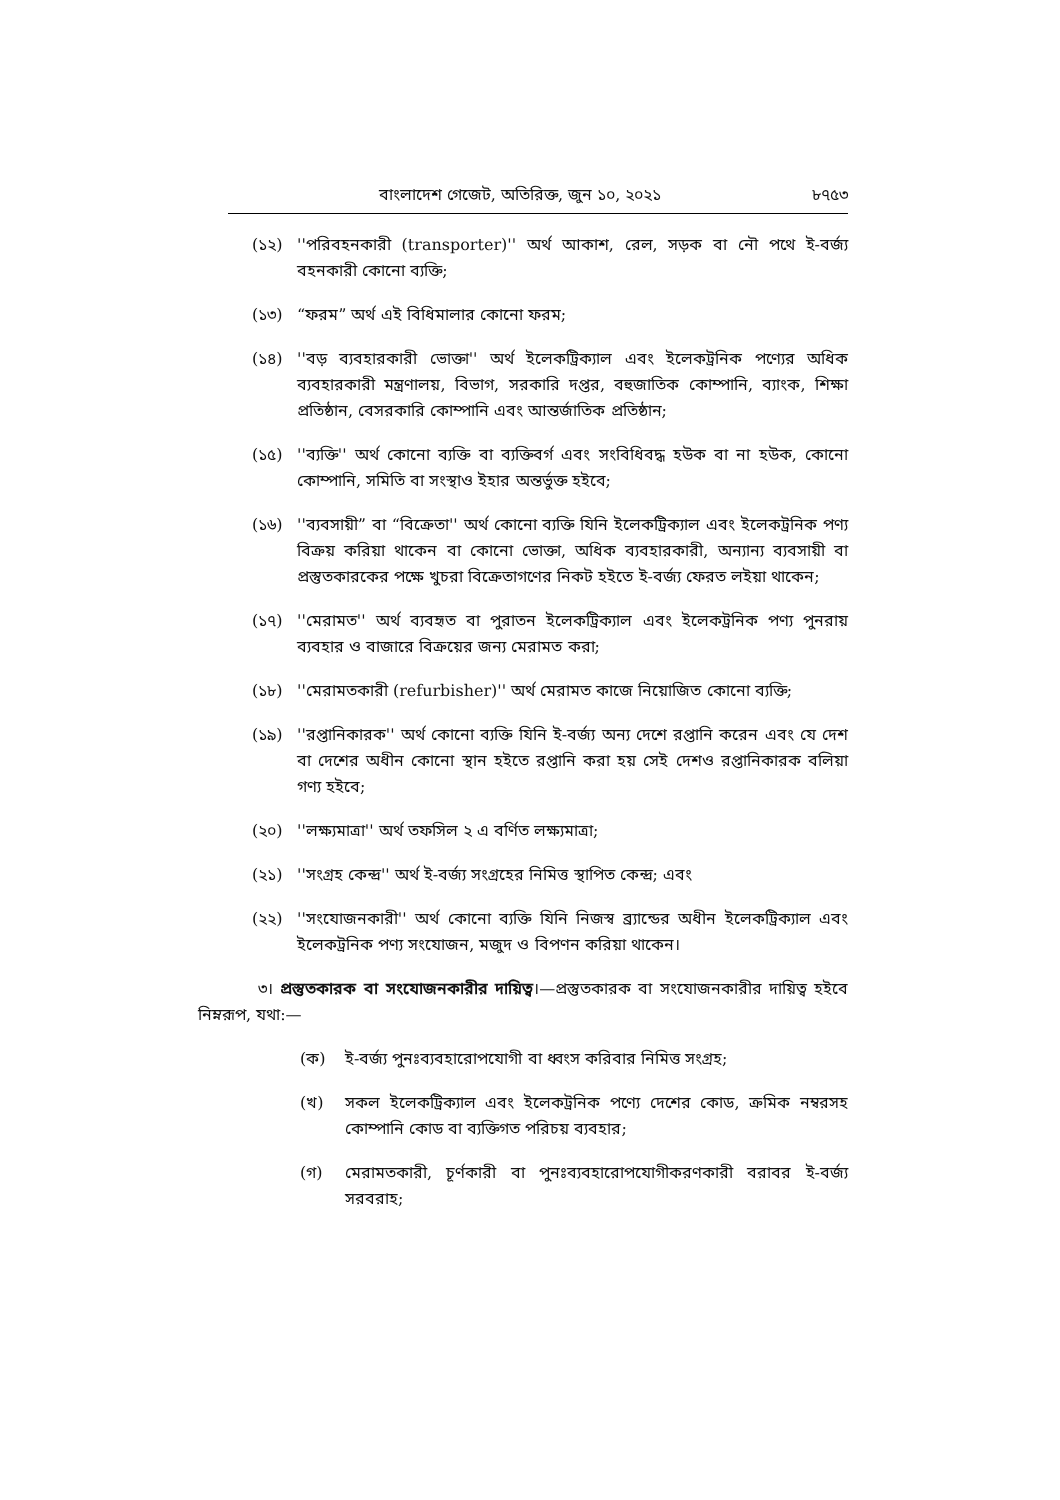বাংলাদেশ গেজেট, অতিরিক্ত, জুন ১০, ২০২১ ৮৭৫৩
(১২) ''পরিবহনকারী (transporter)'' অর্থ আকাশ, রেল, সড়ক বা নৌ পথে ই-বর্জ্য বহনকারী কোনো ব্যক্তি;
(১৩) “ফরম” অর্থ এই বিধিমালার কোনো ফরম;
(১৪) ''বড় ব্যবহারকারী ভোক্তা'' অর্থ ইলেকট্রিক্যাল এবং ইলেকট্রনিক পণ্যের অধিক ব্যবহারকারী মন্ত্রণালয়, বিভাগ, সরকারি দপ্তর, বহুজাতিক কোম্পানি, ব্যাংক, শিক্ষা প্রতিষ্ঠান, বেসরকারি কোম্পানি এবং আন্তর্জাতিক প্রতিষ্ঠান;
(১৫) ''ব্যক্তি'' অর্থ কোনো ব্যক্তি বা ব্যক্তিবর্গ এবং সংবিধিবদ্ধ হউক বা না হউক, কোনো কোম্পানি, সমিতি বা সংস্থাও ইহার অন্তর্ভুক্ত হইবে;
(১৬) ''ব্যবসায়ী” বা “বিক্রেতা'' অর্থ কোনো ব্যক্তি যিনি ইলেকট্রিক্যাল এবং ইলেকট্রনিক পণ্য বিক্রয় করিয়া থাকেন বা কোনো ভোক্তা, অধিক ব্যবহারকারী, অন্যান্য ব্যবসায়ী বা প্রস্তুতকারকের পক্ষে খুচরা বিক্রেতাগণের নিকট হইতে ই-বর্জ্য ফেরত লইয়া থাকেন;
(১৭) ''মেরামত'' অর্থ ব্যবহৃত বা পুরাতন ইলেকট্রিক্যাল এবং ইলেকট্রনিক পণ্য পুনরায় ব্যবহার ও বাজারে বিক্রয়ের জন্য মেরামত করা;
(১৮) ''মেরামতকারী (refurbisher)'' অর্থ মেরামত কাজে নিয়োজিত কোনো ব্যক্তি;
(১৯) ''রপ্তানিকারক'' অর্থ কোনো ব্যক্তি যিনি ই-বর্জ্য অন্য দেশে রপ্তানি করেন এবং যে দেশ বা দেশের অধীন কোনো স্থান হইতে রপ্তানি করা হয় সেই দেশও রপ্তানিকারক বলিয়া গণ্য হইবে;
(২০) ''লক্ষ্যমাত্রা'' অর্থ তফসিল ২ এ বর্ণিত লক্ষ্যমাত্রা;
(২১) ''সংগ্রহ কেন্দ্র'' অর্থ ই-বর্জ্য সংগ্রহের নিমিত্ত স্থাপিত কেন্দ্র; এবং
(২২) ''সংযোজনকারী'' অর্থ কোনো ব্যক্তি যিনি নিজস্ব ব্র্যান্ডের অধীন ইলেকট্রিক্যাল এবং ইলেকট্রনিক পণ্য সংযোজন, মজুদ ও বিপণন করিয়া থাকেন।
৩। প্রস্তুতকারক বা সংযোজনকারীর দায়িত্ব।—প্রস্তুতকারক বা সংযোজনকারীর দায়িত্ব হইবে নিম্নরূপ, যথা:—
(ক) ই-বর্জ্য পুনঃব্যবহারোপযোগী বা ধ্বংস করিবার নিমিত্ত সংগ্রহ;
(খ) সকল ইলেকট্রিক্যাল এবং ইলেকট্রনিক পণ্যে দেশের কোড, ক্রমিক নম্বরসহ কোম্পানি কোড বা ব্যক্তিগত পরিচয় ব্যবহার;
(গ) মেরামতকারী, চূর্ণকারী বা পুনঃব্যবহারোপযোগীকরণকারী বরাবর ই-বর্জ্য সরবরাহ;